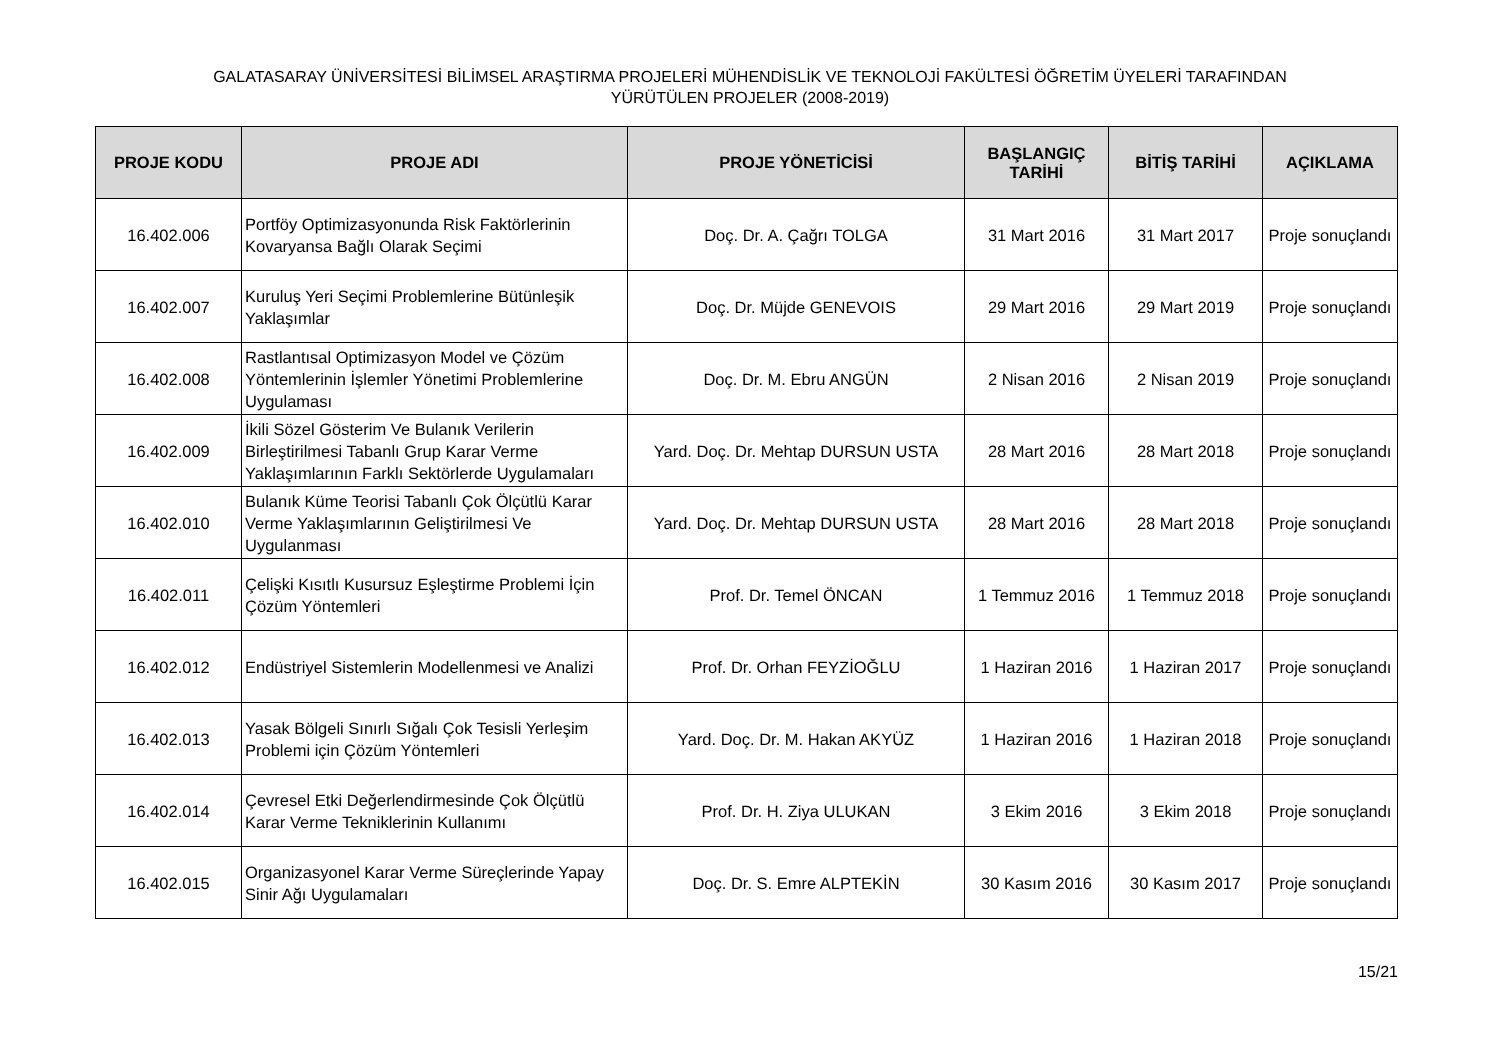GALATASARAY ÜNİVERSİTESİ BİLİMSEL ARAŞTIRMA PROJELERİ MÜHENDİSLİK VE TEKNOLOJİ FAKÜLTESİ ÖĞRETİM ÜYELERİ TARAFINDAN
YÜRÜTÜLEN PROJELER (2008-2019)
| PROJE KODU | PROJE ADI | PROJE YÖNETİCİSİ | BAŞLANGIÇ TARİHİ | BİTİŞ TARİHİ | AÇIKLAMA |
| --- | --- | --- | --- | --- | --- |
| 16.402.006 | Portföy Optimizasyonunda Risk Faktörlerinin Kovaryansa Bağlı Olarak Seçimi | Doç. Dr. A. Çağrı TOLGA | 31 Mart 2016 | 31 Mart 2017 | Proje sonuçlandı |
| 16.402.007 | Kuruluş Yeri Seçimi Problemlerine Bütünleşik Yaklaşımlar | Doç. Dr. Müjde GENEVOIS | 29 Mart 2016 | 29 Mart 2019 | Proje sonuçlandı |
| 16.402.008 | Rastlantısal Optimizasyon Model ve Çözüm Yöntemlerinin İşlemler Yönetimi Problemlerine Uygulaması | Doç. Dr. M. Ebru ANGÜN | 2 Nisan 2016 | 2 Nisan 2019 | Proje sonuçlandı |
| 16.402.009 | İkili Sözel Gösterim Ve Bulanık Verilerin Birleştirilmesi Tabanlı Grup Karar Verme Yaklaşımlarının Farklı Sektörlerde Uygulamaları | Yard. Doç. Dr. Mehtap DURSUN USTA | 28 Mart 2016 | 28 Mart 2018 | Proje sonuçlandı |
| 16.402.010 | Bulanık Küme Teorisi Tabanlı Çok Ölçütlü Karar Verme Yaklaşımlarının Geliştirilmesi Ve Uygulanması | Yard. Doç. Dr. Mehtap DURSUN USTA | 28 Mart 2016 | 28 Mart 2018 | Proje sonuçlandı |
| 16.402.011 | Çelişki Kısıtlı Kusursuz Eşleştirme Problemi İçin Çözüm Yöntemleri | Prof. Dr. Temel ÖNCAN | 1 Temmuz 2016 | 1 Temmuz 2018 | Proje sonuçlandı |
| 16.402.012 | Endüstriyel Sistemlerin Modellenmesi ve Analizi | Prof. Dr. Orhan FEYZİOĞLU | 1 Haziran 2016 | 1 Haziran 2017 | Proje sonuçlandı |
| 16.402.013 | Yasak Bölgeli Sınırlı Sığalı Çok Tesisli Yerleşim Problemi için Çözüm Yöntemleri | Yard. Doç. Dr. M. Hakan AKYÜZ | 1 Haziran 2016 | 1 Haziran 2018 | Proje sonuçlandı |
| 16.402.014 | Çevresel Etki Değerlendirmesinde Çok Ölçütlü Karar Verme Tekniklerinin Kullanımı | Prof. Dr. H. Ziya ULUKAN | 3 Ekim 2016 | 3 Ekim 2018 | Proje sonuçlandı |
| 16.402.015 | Organizasyonel Karar Verme Süreçlerinde Yapay Sinir Ağı Uygulamaları | Doç. Dr. S. Emre ALPTEKİN | 30 Kasım 2016 | 30 Kasım 2017 | Proje sonuçlandı |
15/21